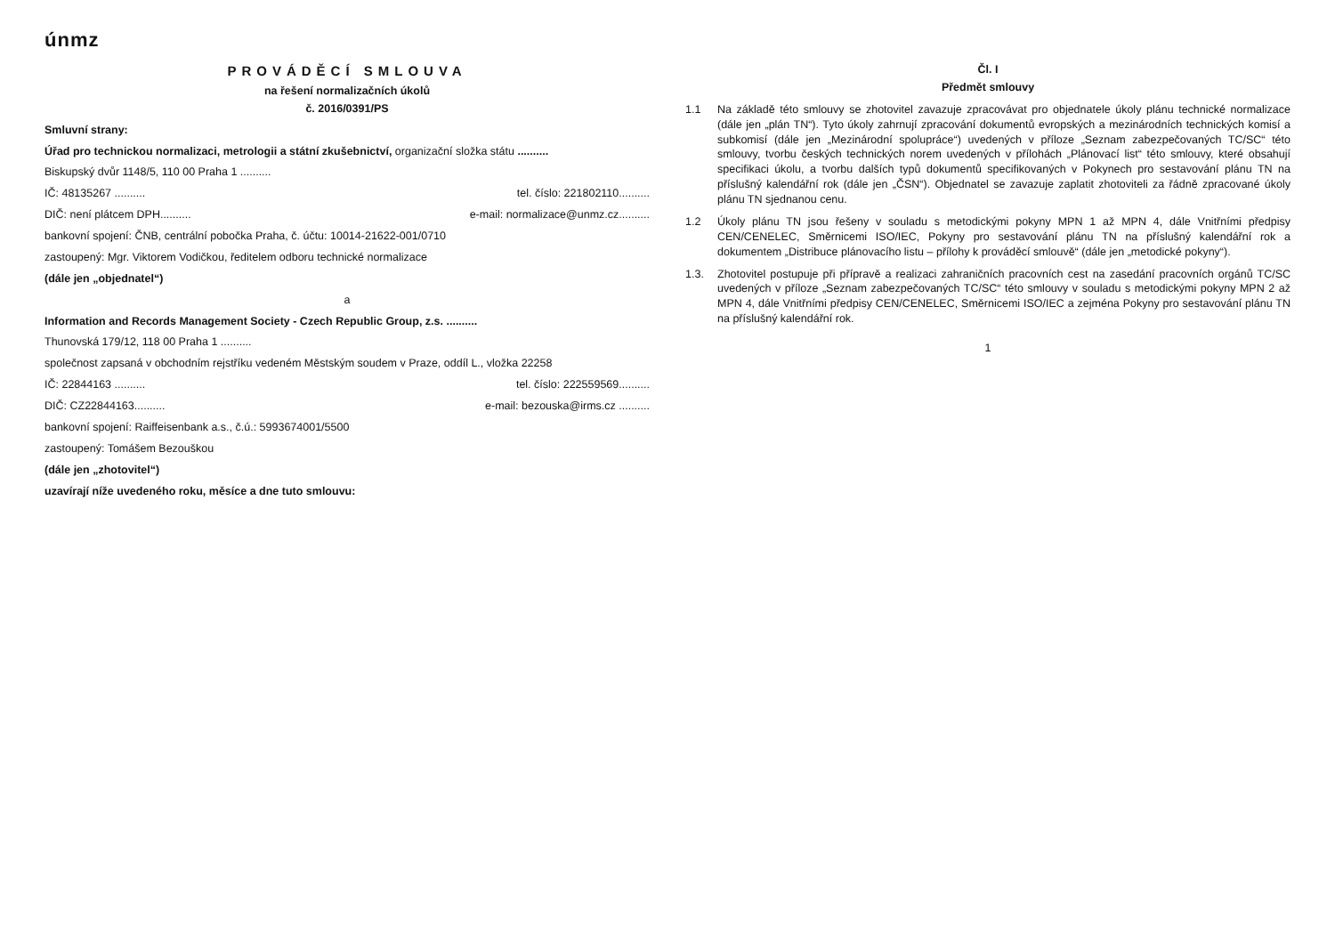únmz
PROVÁDĚCÍ SMLOUVA
na řešení normalizačních úkolů
č. 2016/0391/PS
Smluvní strany:
Úřad pro technickou normalizaci, metrologii a státní zkušebnictví, organizační složka státu ..........
Biskupský dvůr 1148/5, 110 00 Praha 1 ..........
IČ: 48135267 .......... tel. číslo: 221802110..........
DIČ: není plátcem DPH.......... e-mail: normalizace@unmz.cz..........
bankovní spojení: ČNB, centrální pobočka Praha, č. účtu: 10014-21622-001/0710
zastoupený: Mgr. Viktorem Vodičkou, ředitelem odboru technické normalizace
(dále jen „objednatel“)
a
Information and Records Management Society - Czech Republic Group, z.s. ..........
Thunovská 179/12, 118 00 Praha 1 ..........
společnost zapsaná v obchodním rejstříku vedeném Městským soudem v Praze, oddíl L., vložka 22258
IČ: 22844163 .......... tel. číslo: 222559569..........
DIČ: CZ22844163.......... e-mail: bezouska@irms.cz ..........
bankovní spojení: Raiffeisenbank a.s., č.ú.: 5993674001/5500
zastoupený: Tomášem Bezouškou
(dále jen „zhotovitel“)
uzavírají níže uvedeného roku, měsíce a dne tuto smlouvu:
Čl. I
Předmět smlouvy
1.1 Na základě této smlouvy se zhotovitel zavazuje zpracovávat pro objednatele úkoly plánu technické normalizace (dále jen „plán TN“). Tyto úkoly zahrnují zpracování dokumentů evropských a mezinárodních technických komisí a subkomisí (dále jen „Mezinárodní spolupráce“) uvedených v příloze „Seznam zabezpečovaných TC/SC“ této smlouvy, tvorbu českých technických norem uvedených v přílohách „Plánovací list“ této smlouvy, které obsahují specifikaci úkolu, a tvorbu dalších typů dokumentů specifikovaných v Pokynech pro sestavování plánu TN na příslušný kalendářní rok (dále jen „ČSN“). Objednatel se zavazuje zaplatit zhotoviteli za řádně zpracované úkoly plánu TN sjednanou cenu.
1.2 Úkoly plánu TN jsou řešeny v souladu s metodickými pokyny MPN 1 až MPN 4, dále Vnitřními předpisy CEN/CENELEC, Směrnicemi ISO/IEC, Pokyny pro sestavování plánu TN na příslušný kalendářní rok a dokumentem „Distribuce plánovacího listu – přílohy k prováděcí smlouvě“ (dále jen „metodické pokyny“).
1.3. Zhotovitel postupuje při přípravě a realizaci zahraničních pracovních cest na zasedání pracovních orgánů TC/SC uvedených v příloze „Seznam zabezpečovaných TC/SC“ této smlouvy v souladu s metodickými pokyny MPN 2 až MPN 4, dále Vnitřními předpisy CEN/CENELEC, Směrnicemi ISO/IEC a zejména Pokyny pro sestavování plánu TN na příslušný kalendářní rok.
1